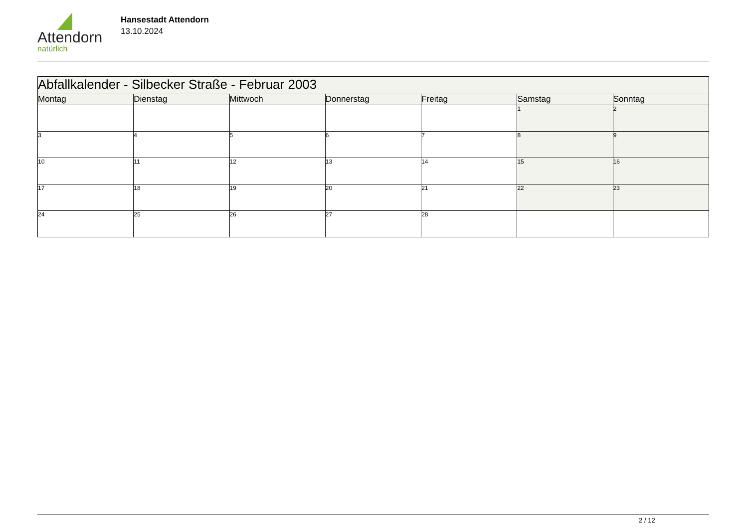Attendorn
natürlich
Hansestadt Attendorn
13.10.2024
| Abfallkalender - Silbecker Straße - Februar 2003 | | | | | | |
| Montag | Dienstag | Mittwoch | Donnerstag | Freitag | Samstag | Sonntag |
| | | | | | 1 | 2 |
| 3 | 4 | 5 | 6 | 7 | 8 | 9 |
| 10 | 11 | 12 | 13 | 14 | 15 | 16 |
| 17 | 18 | 19 | 20 | 21 | 22 | 23 |
| 24 | 25 | 26 | 27 | 28 | | |
2 / 12